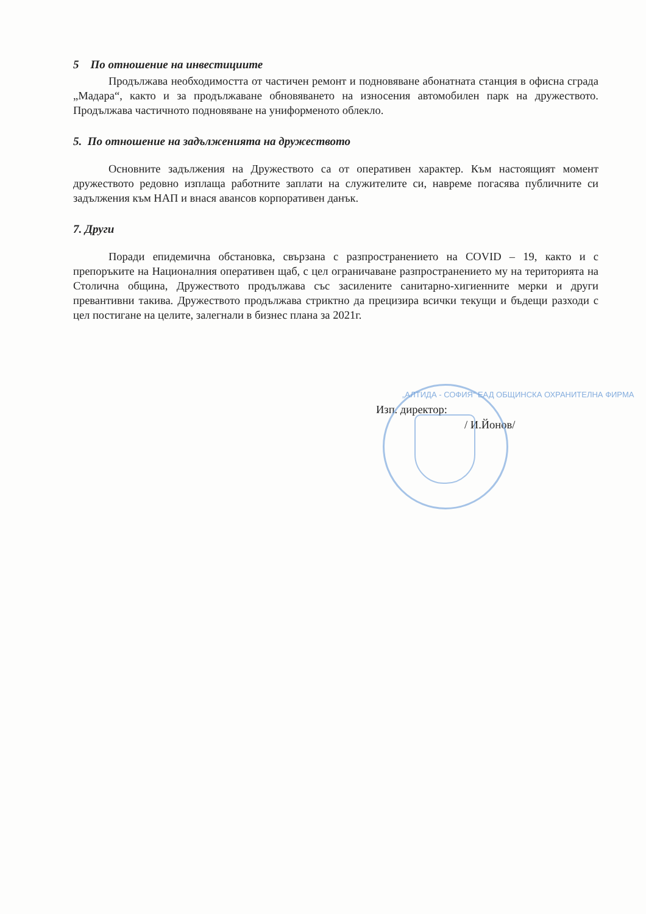5 По отношение на инвестициите
Продължава необходимостта от частичен ремонт и подновяване абонатната станция в офисна сграда „Мадара“, както и за продължаване обновяването на износения автомобилен парк на дружеството. Продължава частичното подновяване на униформеното облекло.
5. По отношение на задълженията на дружеството
Основните задължения на Дружеството са от оперативен характер. Към настоящият момент дружеството редовно изплаща работните заплати на служителите си, навреме погасява публичните си задължения към НАП и внася авансов корпоративен данък.
7. Други
Поради епидемична обстановка, свързана с разпространението на COVID – 19, както и с препоръките на Националния оперативен щаб, с цел ограничаване разпространението му на територията на Столична община, Дружеството продължава със засилените санитарно-хигиенните мерки и други превантивни такива. Дружеството продължава стриктно да прецизира всички текущи и бъдещи разходи с цел постигане на целите, залегнали в бизнес плана за 2021г.
Изп. директор:
/ И.Йонов/
„АЛТИДА - СОФИЯ“ ЕАД ОБЩИНСКА ОХРАНИТЕЛНА ФИРМА